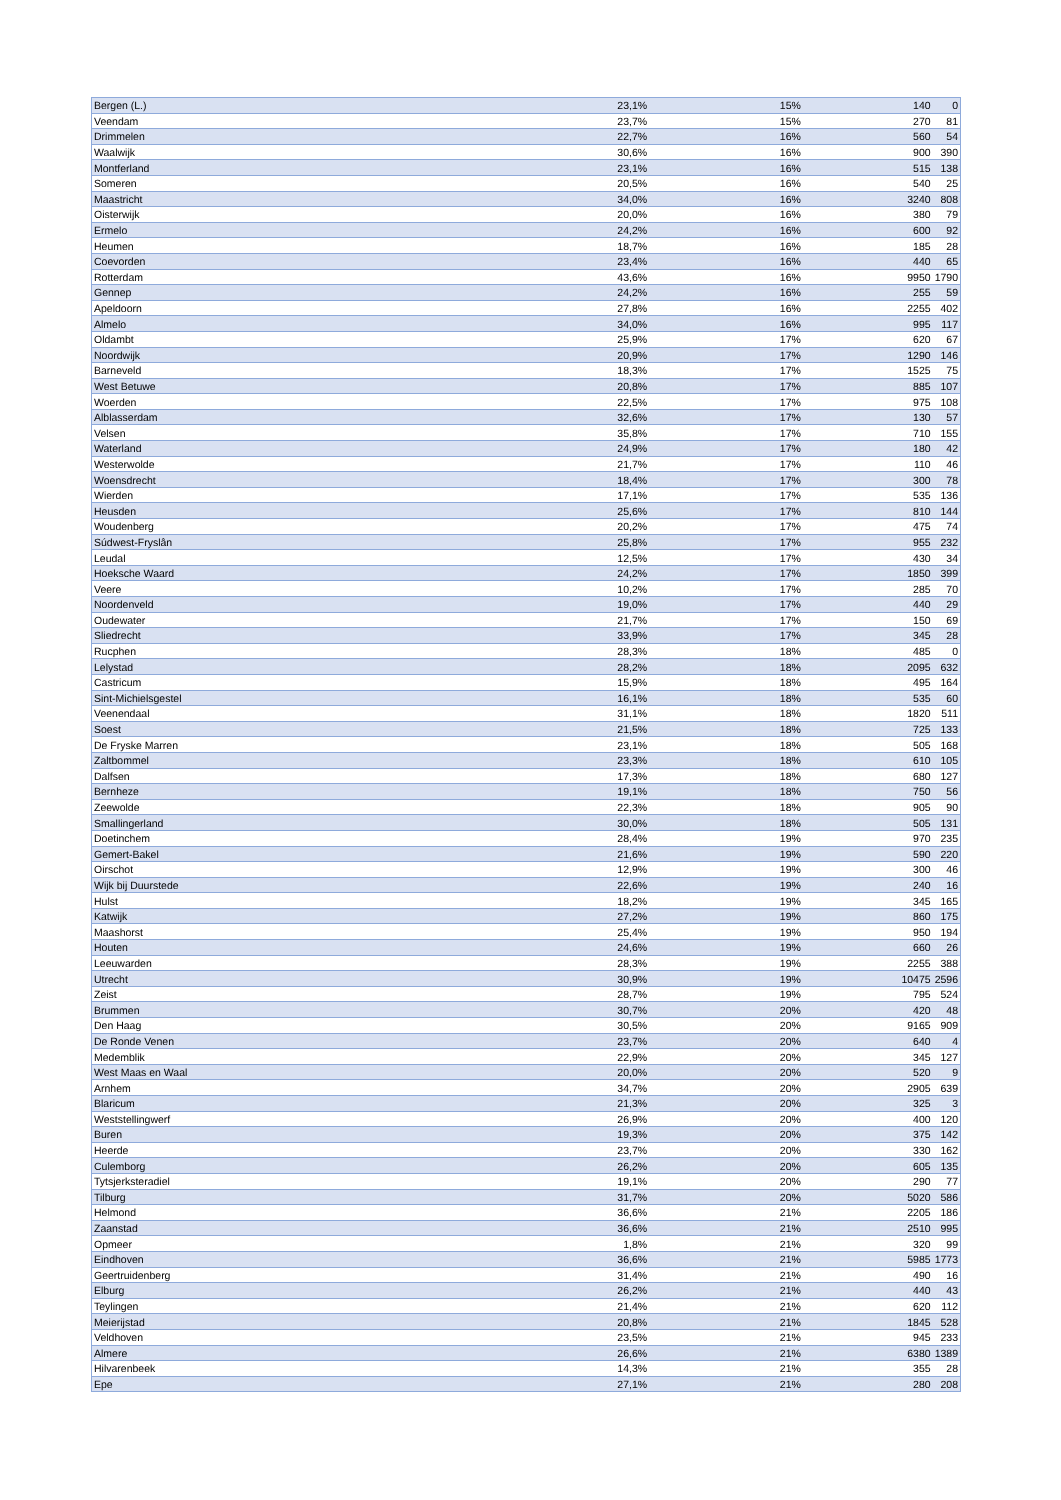| Bergen (L.) | 23,1% | 15% | 140 | 0 |
| Veendam | 23,7% | 15% | 270 | 81 |
| Drimmelen | 22,7% | 16% | 560 | 54 |
| Waalwijk | 30,6% | 16% | 900 | 390 |
| Montferland | 23,1% | 16% | 515 | 138 |
| Someren | 20,5% | 16% | 540 | 25 |
| Maastricht | 34,0% | 16% | 3240 | 808 |
| Oisterwijk | 20,0% | 16% | 380 | 79 |
| Ermelo | 24,2% | 16% | 600 | 92 |
| Heumen | 18,7% | 16% | 185 | 28 |
| Coevorden | 23,4% | 16% | 440 | 65 |
| Rotterdam | 43,6% | 16% | 9950 | 1790 |
| Gennep | 24,2% | 16% | 255 | 59 |
| Apeldoorn | 27,8% | 16% | 2255 | 402 |
| Almelo | 34,0% | 16% | 995 | 117 |
| Oldambt | 25,9% | 17% | 620 | 67 |
| Noordwijk | 20,9% | 17% | 1290 | 146 |
| Barneveld | 18,3% | 17% | 1525 | 75 |
| West Betuwe | 20,8% | 17% | 885 | 107 |
| Woerden | 22,5% | 17% | 975 | 108 |
| Alblasserdam | 32,6% | 17% | 130 | 57 |
| Velsen | 35,8% | 17% | 710 | 155 |
| Waterland | 24,9% | 17% | 180 | 42 |
| Westerwolde | 21,7% | 17% | 110 | 46 |
| Woensdrecht | 18,4% | 17% | 300 | 78 |
| Wierden | 17,1% | 17% | 535 | 136 |
| Heusden | 25,6% | 17% | 810 | 144 |
| Woudenberg | 20,2% | 17% | 475 | 74 |
| Súdwest-Fryslân | 25,8% | 17% | 955 | 232 |
| Leudal | 12,5% | 17% | 430 | 34 |
| Hoeksche Waard | 24,2% | 17% | 1850 | 399 |
| Veere | 10,2% | 17% | 285 | 70 |
| Noordenveld | 19,0% | 17% | 440 | 29 |
| Oudewater | 21,7% | 17% | 150 | 69 |
| Sliedrecht | 33,9% | 17% | 345 | 28 |
| Rucphen | 28,3% | 18% | 485 | 0 |
| Lelystad | 28,2% | 18% | 2095 | 632 |
| Castricum | 15,9% | 18% | 495 | 164 |
| Sint-Michielsgestel | 16,1% | 18% | 535 | 60 |
| Veenendaal | 31,1% | 18% | 1820 | 511 |
| Soest | 21,5% | 18% | 725 | 133 |
| De Fryske Marren | 23,1% | 18% | 505 | 168 |
| Zaltbommel | 23,3% | 18% | 610 | 105 |
| Dalfsen | 17,3% | 18% | 680 | 127 |
| Bernheze | 19,1% | 18% | 750 | 56 |
| Zeewolde | 22,3% | 18% | 905 | 90 |
| Smallingerland | 30,0% | 18% | 505 | 131 |
| Doetinchem | 28,4% | 19% | 970 | 235 |
| Gemert-Bakel | 21,6% | 19% | 590 | 220 |
| Oirschot | 12,9% | 19% | 300 | 46 |
| Wijk bij Duurstede | 22,6% | 19% | 240 | 16 |
| Hulst | 18,2% | 19% | 345 | 165 |
| Katwijk | 27,2% | 19% | 860 | 175 |
| Maashorst | 25,4% | 19% | 950 | 194 |
| Houten | 24,6% | 19% | 660 | 26 |
| Leeuwarden | 28,3% | 19% | 2255 | 388 |
| Utrecht | 30,9% | 19% | 10475 | 2596 |
| Zeist | 28,7% | 19% | 795 | 524 |
| Brummen | 30,7% | 20% | 420 | 48 |
| Den Haag | 30,5% | 20% | 9165 | 909 |
| De Ronde Venen | 23,7% | 20% | 640 | 4 |
| Medemblik | 22,9% | 20% | 345 | 127 |
| West Maas en Waal | 20,0% | 20% | 520 | 9 |
| Arnhem | 34,7% | 20% | 2905 | 639 |
| Blaricum | 21,3% | 20% | 325 | 3 |
| Weststellingwerf | 26,9% | 20% | 400 | 120 |
| Buren | 19,3% | 20% | 375 | 142 |
| Heerde | 23,7% | 20% | 330 | 162 |
| Culemborg | 26,2% | 20% | 605 | 135 |
| Tytsjerksteradiel | 19,1% | 20% | 290 | 77 |
| Tilburg | 31,7% | 20% | 5020 | 586 |
| Helmond | 36,6% | 21% | 2205 | 186 |
| Zaanstad | 36,6% | 21% | 2510 | 995 |
| Opmeer | 1,8% | 21% | 320 | 99 |
| Eindhoven | 36,6% | 21% | 5985 | 1773 |
| Geertruidenberg | 31,4% | 21% | 490 | 16 |
| Elburg | 26,2% | 21% | 440 | 43 |
| Teylingen | 21,4% | 21% | 620 | 112 |
| Meierijstad | 20,8% | 21% | 1845 | 528 |
| Veldhoven | 23,5% | 21% | 945 | 233 |
| Almere | 26,6% | 21% | 6380 | 1389 |
| Hilvarenbeek | 14,3% | 21% | 355 | 28 |
| Epe | 27,1% | 21% | 280 | 208 |